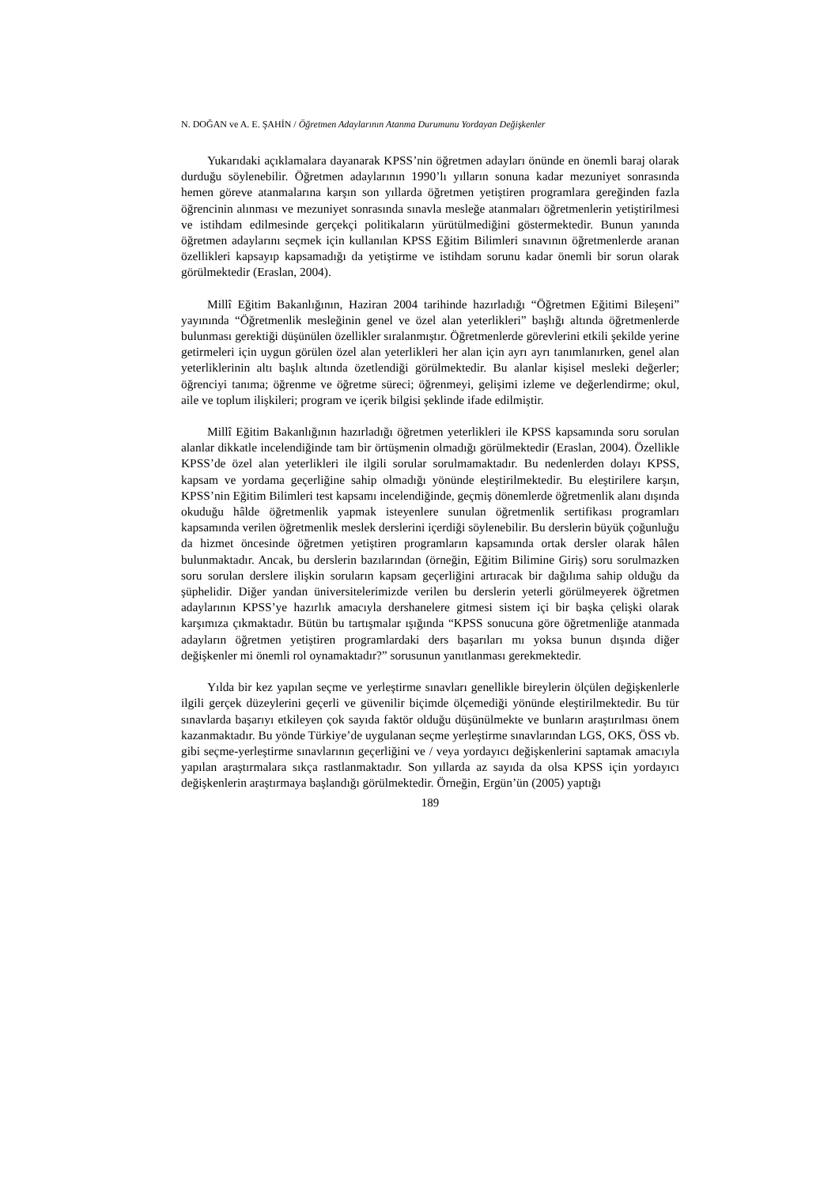N. DOĞAN ve A. E. ŞAHİN / Öğretmen Adaylarının Atanma Durumunu Yordayan Değişkenler
Yukarıdaki açıklamalara dayanarak KPSS’nin öğretmen adayları önünde en önemli baraj olarak durduğu söylenebilir. Öğretmen adaylarının 1990’lı yılların sonuna kadar mezuniyet sonrasında hemen göreve atanmalarına karşın son yıllarda öğretmen yetiştiren programlara gereğinden fazla öğrencinin alınması ve mezuniyet sonrasında sınavla mesleğe atanmaları öğretmenlerin yetiştirilmesi ve istihdam edilmesinde gerçekçi politikaların yürütülmediğini göstermektedir. Bunun yanında öğretmen adaylarını seçmek için kullanılan KPSS Eğitim Bilimleri sınavının öğretmenlerde aranan özellikleri kapsayıp kapsamadığı da yetiştirme ve istihdam sorunu kadar önemli bir sorun olarak görülmektedir (Eraslan, 2004).
Millî Eğitim Bakanlığının, Haziran 2004 tarihinde hazırladığı “Öğretmen Eğitimi Bileşeni” yayınında “Öğretmenlik mesleğinin genel ve özel alan yeterlikleri” başlığı altında öğretmenlerde bulunması gerektiği düşünülen özellikler sıralanmıştır. Öğretmenlerde görevlerini etkili şekilde yerine getirmeleri için uygun görülen özel alan yeterlikleri her alan için ayrı ayrı tanımlanırken, genel alan yeterliklerinin altı başlık altında özetlendiği görülmektedir. Bu alanlar kişisel mesleki değerler; öğrenciyi tanıma; öğrenme ve öğretme süreci; öğrenmeyi, gelişimi izleme ve değerlendirme; okul, aile ve toplum ilişkileri; program ve içerik bilgisi şeklinde ifade edilmiştir.
Millî Eğitim Bakanlığının hazırladığı öğretmen yeterlikleri ile KPSS kapsamında soru sorulan alanlar dikkatle incelendiğinde tam bir örtüşmenin olmadığı görülmektedir (Eraslan, 2004). Özellikle KPSS’de özel alan yeterlikleri ile ilgili sorular sorulmamaktadır. Bu nedenlerden dolayı KPSS, kapsam ve yordama geçerliğine sahip olmadığı yönünde eleştirilmektedir. Bu eleştirilere karşın, KPSS’nin Eğitim Bilimleri test kapsamı incelendiğinde, geçmiş dönemlerde öğretmenlik alanı dışında okuduğu hâlde öğretmenlik yapmak isteyenlere sunulan öğretmenlik sertifikası programları kapsamında verilen öğretmenlik meslek derslerini içerdiği söylenebilir. Bu derslerin büyük çoğunluğu da hizmet öncesinde öğretmen yetiştiren programların kapsamında ortak dersler olarak hâlen bulunmaktadır. Ancak, bu derslerin bazılarından (örneğin, Eğitim Bilimine Giriş) soru sorulmazken soru sorulan derslere ilişkin soruların kapsam geçerliğini artıracak bir dağılıma sahip olduğu da şüphelidir. Diğer yandan üniversitelerimizde verilen bu derslerin yeterli görülmeyerek öğretmen adaylarının KPSS’ye hazırlık amacıyla dershanelere gitmesi sistem içi bir başka çelişki olarak karşımıza çıkmaktadır. Bütün bu tartışmalar ışığında “KPSS sonucuna göre öğretmenliğe atanmada adayların öğretmen yetiştiren programlardaki ders başarıları mı yoksa bunun dışında diğer değişkenler mi önemli rol oynamaktadır?” sorusunun yanıtlanması gerekmektedir.
Yılda bir kez yapılan seçme ve yerleştirme sınavları genellikle bireylerin ölçülen değişkenlerle ilgili gerçek düzeylerini geçerli ve güvenilir biçimde ölçemediği yönünde eleştirilmektedir. Bu tür sınavlarda başarıyı etkileyen çok sayıda faktör olduğu düşünülmekte ve bunların araştırılması önem kazanmaktadır. Bu yönde Türkiye’de uygulanan seçme yerleştirme sınavlarından LGS, OKS, ÖSS vb. gibi seçme-yerleştirme sınavlarının geçerliğini ve / veya yordayıcı değişkenlerini saptamak amacıyla yapılan araştırmalara sıkça rastlanmaktadır. Son yıllarda az sayıda da olsa KPSS için yordayıcı değişkenlerin araştırmaya başlandığı görülmektedir. Örneğin, Ergün’ün (2005) yaptığı
189